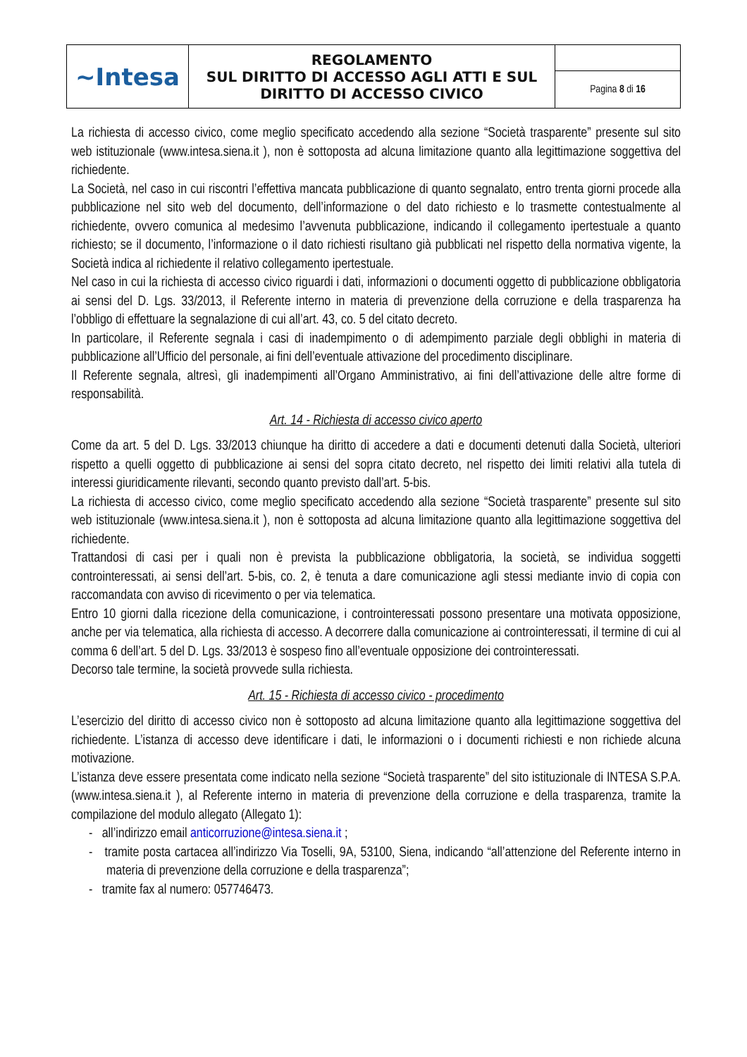| ~Intesa | REGOLAMENTO SUL DIRITTO DI ACCESSO AGLI ATTI E SUL DIRITTO DI ACCESSO CIVICO | |
| | | Pagina 8 di 16 |
La richiesta di accesso civico, come meglio specificato accedendo alla sezione “Società trasparente” presente sul sito web istituzionale (www.intesa.siena.it ), non è sottoposta ad alcuna limitazione quanto alla legittimazione soggettiva del richiedente.
La Società, nel caso in cui riscontri l’effettiva mancata pubblicazione di quanto segnalato, entro trenta giorni procede alla pubblicazione nel sito web del documento, dell’informazione o del dato richiesto e lo trasmette contestualmente al richiedente, ovvero comunica al medesimo l’avvenuta pubblicazione, indicando il collegamento ipertestuale a quanto richiesto; se il documento, l’informazione o il dato richiesti risultano già pubblicati nel rispetto della normativa vigente, la Società indica al richiedente il relativo collegamento ipertestuale.
Nel caso in cui la richiesta di accesso civico riguardi i dati, informazioni o documenti oggetto di pubblicazione obbligatoria ai sensi del D. Lgs. 33/2013, il Referente interno in materia di prevenzione della corruzione e della trasparenza ha l’obbligo di effettuare la segnalazione di cui all’art. 43, co. 5 del citato decreto.
In particolare, il Referente segnala i casi di inadempimento o di adempimento parziale degli obblighi in materia di pubblicazione all’Ufficio del personale, ai fini dell’eventuale attivazione del procedimento disciplinare.
Il Referente segnala, altresì, gli inadempimenti all’Organo Amministrativo, ai fini dell’attivazione delle altre forme di responsabilità.
Art. 14 - Richiesta di accesso civico aperto
Come da art. 5 del D. Lgs. 33/2013 chiunque ha diritto di accedere a dati e documenti detenuti dalla Società, ulteriori rispetto a quelli oggetto di pubblicazione ai sensi del sopra citato decreto, nel rispetto dei limiti relativi alla tutela di interessi giuridicamente rilevanti, secondo quanto previsto dall’art. 5-bis.
La richiesta di accesso civico, come meglio specificato accedendo alla sezione “Società trasparente” presente sul sito web istituzionale (www.intesa.siena.it ), non è sottoposta ad alcuna limitazione quanto alla legittimazione soggettiva del richiedente.
Trattandosi di casi per i quali non è prevista la pubblicazione obbligatoria, la società, se individua soggetti controinteressati, ai sensi dell’art. 5-bis, co. 2, è tenuta a dare comunicazione agli stessi mediante invio di copia con raccomandata con avviso di ricevimento o per via telematica.
Entro 10 giorni dalla ricezione della comunicazione, i controinteressati possono presentare una motivata opposizione, anche per via telematica, alla richiesta di accesso. A decorrere dalla comunicazione ai controinteressati, il termine di cui al comma 6 dell’art. 5 del D. Lgs. 33/2013 è sospeso fino all’eventuale opposizione dei controinteressati.
Decorso tale termine, la società provvede sulla richiesta.
Art. 15 - Richiesta di accesso civico - procedimento
L’esercizio del diritto di accesso civico non è sottoposto ad alcuna limitazione quanto alla legittimazione soggettiva del richiedente. L’istanza di accesso deve identificare i dati, le informazioni o i documenti richiesti e non richiede alcuna motivazione.
L’istanza deve essere presentata come indicato nella sezione “Società trasparente” del sito istituzionale di INTESA S.P.A. (www.intesa.siena.it ), al Referente interno in materia di prevenzione della corruzione e della trasparenza, tramite la compilazione del modulo allegato (Allegato 1):
- all’indirizzo email anticorruzione@intesa.siena.it ;
- tramite posta cartacea all’indirizzo Via Toselli, 9A, 53100, Siena, indicando “all’attenzione del Referente interno in materia di prevenzione della corruzione e della trasparenza”;
- tramite fax al numero: 057746473.